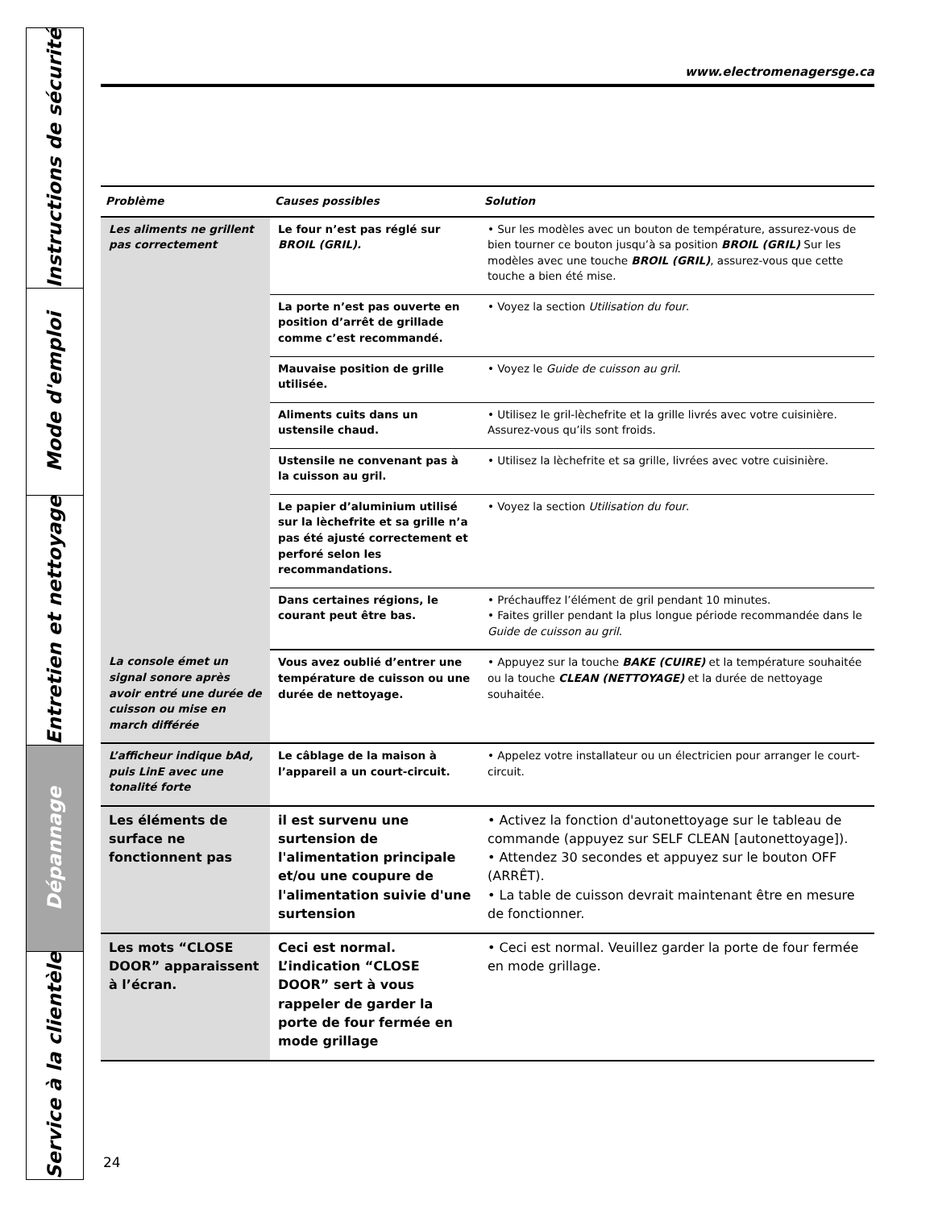Instructions de sécurité
Mode d'emploi
Entretien et nettoyage
Dépannage
Service à la clientèle
www.electromenagersge.ca
| Problème | Causes possibles | Solution |
| --- | --- | --- |
| Les aliments ne grillent pas correctement | Le four n’est pas réglé sur BROIL (GRIL). | • Sur les modèles avec un bouton de température, assurez-vous de bien tourner ce bouton jusqu’à sa position BROIL (GRIL) Sur les modèles avec une touche BROIL (GRIL) , assurez-vous que cette touche a bien été mise. |
| | La porte n’est pas ouverte en position d’arrêt de grillade comme c’est recommandé. | • Voyez la section Utilisation du four . |
| | Mauvaise position de grille utilisée. | • Voyez le Guide de cuisson au gril . |
| | Aliments cuits dans un ustensile chaud. | • Utilisez le gril-lèchefrite et la grille livrés avec votre cuisinière. Assurez-vous qu’ils sont froids. |
| | Ustensile ne convenant pas à la cuisson au gril. | • Utilisez la lèchefrite et sa grille, livrées avec votre cuisinière. |
| | Le papier d’aluminium utilisé sur la lèchefrite et sa grille n’a pas été ajusté correctement et perforé selon les recommandations. | • Voyez la section Utilisation du four . |
| | Dans certaines régions, le courant peut être bas. | • Préchauffez l’élément de gril pendant 10 minutes. • Faites griller pendant la plus longue période recommandée dans le Guide de cuisson au gril . |
| La console émet un signal sonore après avoir entré une durée de cuisson ou mise en march différée | Vous avez oublié d’entrer une température de cuisson ou une durée de nettoyage. | • Appuyez sur la touche BAKE (CUIRE) et la température souhaitée ou la touche CLEAN (NETTOYAGE) et la durée de nettoyage souhaitée. |
| L’afficheur indique bAd, puis LinE avec une tonalité forte | Le câblage de la maison à l’appareil a un court-circuit. | • Appelez votre installateur ou un électricien pour arranger le court-circuit. |
| Les éléments de surface ne fonctionnent pas | il est survenu une surtension de l'alimentation principale et/ou une coupure de l'alimentation suivie d'une surtension | • Activez la fonction d'autonettoyage sur le tableau de commande (appuyez sur SELF CLEAN [autonettoyage]). • Attendez 30 secondes et appuyez sur le bouton OFF (ARRÊT). • La table de cuisson devrait maintenant être en mesure de fonctionner. |
| Les mots “CLOSE DOOR” apparaissent à l’écran. | Ceci est normal. L’indication “CLOSE DOOR” sert à vous rappeler de garder la porte de four fermée en mode grillage | • Ceci est normal. Veuillez garder la porte de four fermée en mode grillage. |
24